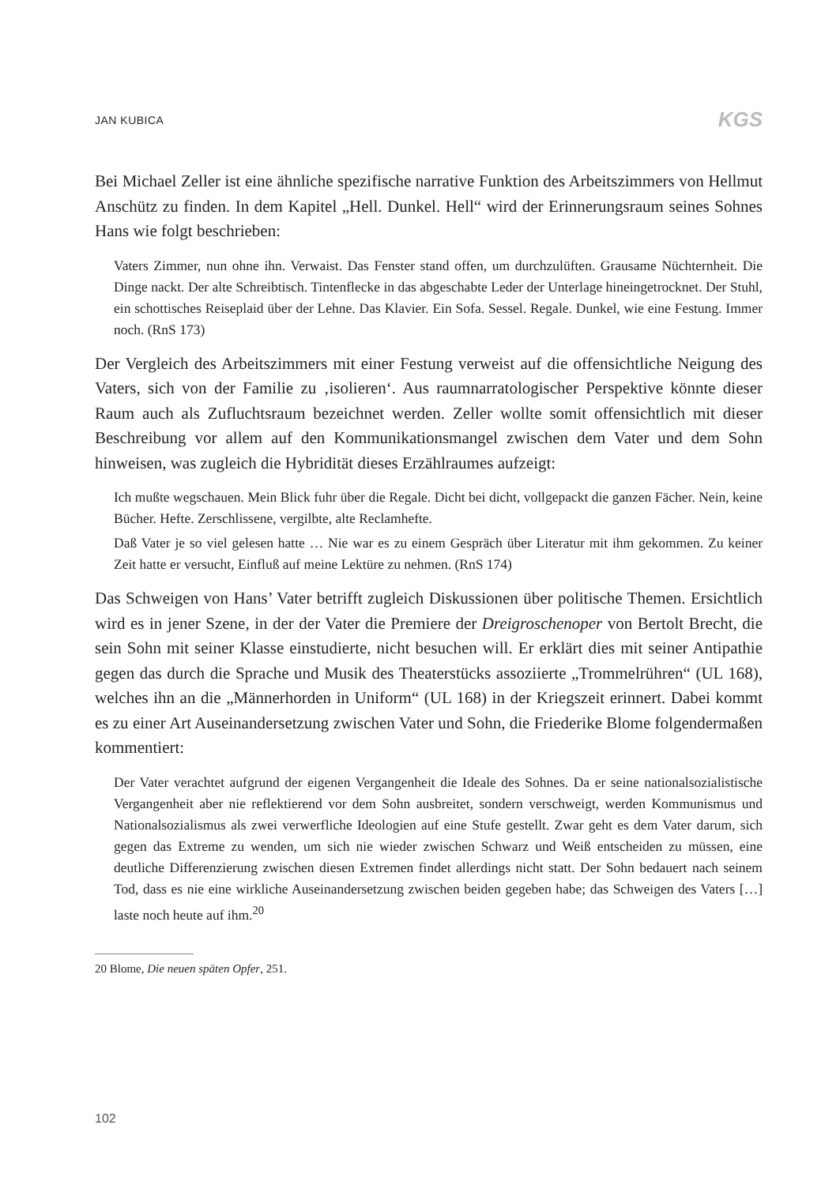JAN KUBICA KGS
Bei Michael Zeller ist eine ähnliche spezifische narrative Funktion des Arbeitszimmers von Hellmut Anschütz zu finden. In dem Kapitel „Hell. Dunkel. Hell“ wird der Erinnerungsraum seines Sohnes Hans wie folgt beschrieben:
Vaters Zimmer, nun ohne ihn. Verwaist. Das Fenster stand offen, um durchzulüften. Grausame Nüchternheit. Die Dinge nackt. Der alte Schreibtisch. Tintenflecke in das abgeschabte Leder der Unterlage hineingetrocknet. Der Stuhl, ein schottisches Reiseplaid über der Lehne. Das Klavier. Ein Sofa. Sessel. Regale. Dunkel, wie eine Festung. Immer noch. (RnS 173)
Der Vergleich des Arbeitszimmers mit einer Festung verweist auf die offensichtliche Neigung des Vaters, sich von der Familie zu ‚isolieren‘. Aus raumnarratologischer Perspektive könnte dieser Raum auch als Zufluchtsraum bezeichnet werden. Zeller wollte somit offensichtlich mit dieser Beschreibung vor allem auf den Kommunikationsmangel zwischen dem Vater und dem Sohn hinweisen, was zugleich die Hybridität dieses Erzählraumes aufzeigt:
Ich mußte wegschauen. Mein Blick fuhr über die Regale. Dicht bei dicht, vollgepackt die ganzen Fächer. Nein, keine Bücher. Hefte. Zerschlissene, vergilbte, alte Reclamhefte.
Daß Vater je so viel gelesen hatte … Nie war es zu einem Gespräch über Literatur mit ihm gekommen. Zu keiner Zeit hatte er versucht, Einfluß auf meine Lektüre zu nehmen. (RnS 174)
Das Schweigen von Hans’ Vater betrifft zugleich Diskussionen über politische Themen. Ersichtlich wird es in jener Szene, in der der Vater die Premiere der Dreigroschenoper von Bertolt Brecht, die sein Sohn mit seiner Klasse einstudierte, nicht besuchen will. Er erklärt dies mit seiner Antipathie gegen das durch die Sprache und Musik des Theaterstücks assoziierte „Trommelrühren“ (UL 168), welches ihn an die „Männerhorden in Uniform“ (UL 168) in der Kriegszeit erinnert. Dabei kommt es zu einer Art Auseinandersetzung zwischen Vater und Sohn, die Friederike Blome folgendermaßen kommentiert:
Der Vater verachtet aufgrund der eigenen Vergangenheit die Ideale des Sohnes. Da er seine nationalsozialistische Vergangenheit aber nie reflektierend vor dem Sohn ausbreitet, sondern verschweigt, werden Kommunismus und Nationalsozialismus als zwei verwerfliche Ideologien auf eine Stufe gestellt. Zwar geht es dem Vater darum, sich gegen das Extreme zu wenden, um sich nie wieder zwischen Schwarz und Weiß entscheiden zu müssen, eine deutliche Differenzierung zwischen diesen Extremen findet allerdings nicht statt. Der Sohn bedauert nach seinem Tod, dass es nie eine wirkliche Auseinandersetzung zwischen beiden gegeben habe; das Schweigen des Vaters […] laste noch heute auf ihm.<sup>20</sup>
20 Blome, Die neuen späten Opfer, 251.
102